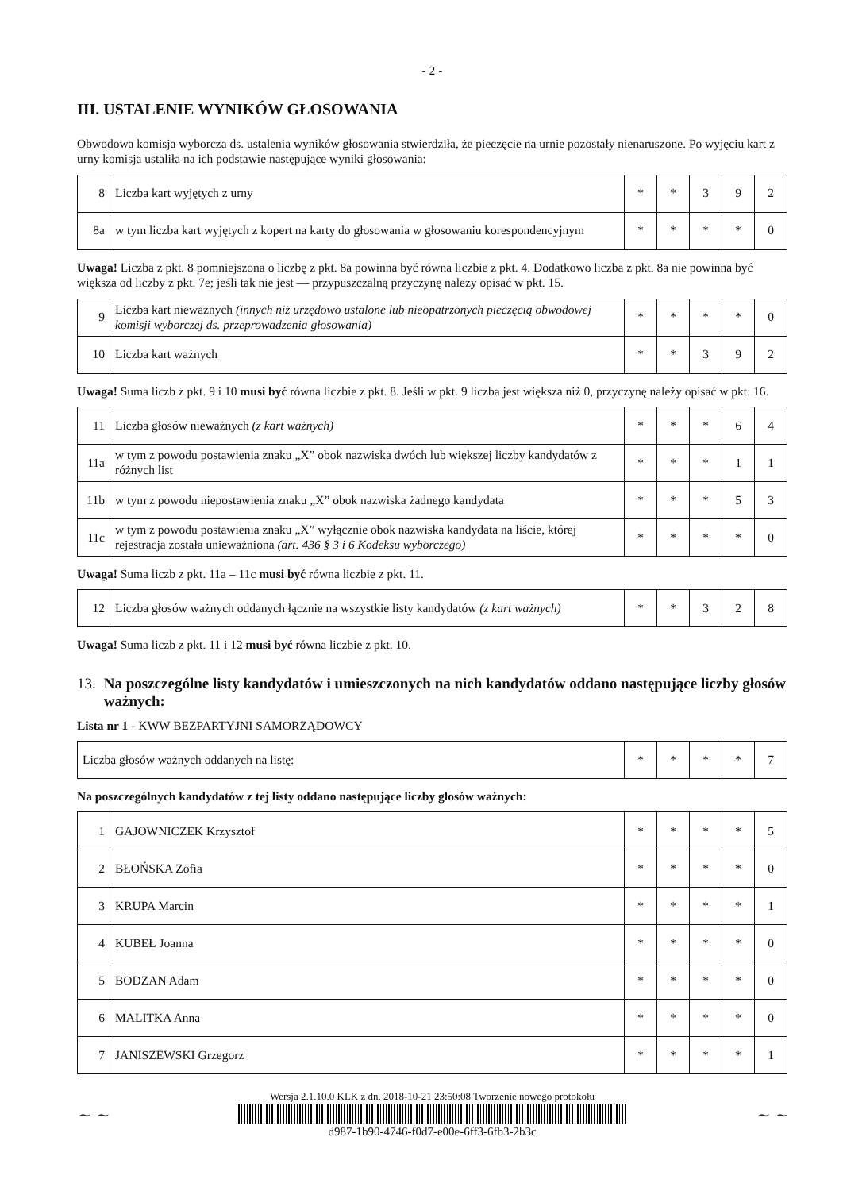- 2 -
III. USTALENIE WYNIKÓW GŁOSOWANIA
Obwodowa komisja wyborcza ds. ustalenia wyników głosowania stwierdziła, że pieczęcie na urnie pozostały nienaruszone. Po wyjęciu kart z urny komisja ustaliła na ich podstawie następujące wyniki głosowania:
| 8 | Liczba kart wyjętych z urny | * | * | 3 | 9 | 2 |
| 8a | w tym liczba kart wyjętych z kopert na karty do głosowania w głosowaniu korespondencyjnym | * | * | * | * | 0 |
Uwaga! Liczba z pkt. 8 pomniejszona o liczbę z pkt. 8a powinna być równa liczbie z pkt. 4. Dodatkowo liczba z pkt. 8a nie powinna być większa od liczby z pkt. 7e; jeśli tak nie jest — przypuszczalną przyczynę należy opisać w pkt. 15.
| 9 | Liczba kart nieważnych (innych niż urzędowo ustalone lub nieopatrzonych pieczęcią obwodowej komisji wyborczej ds. przeprowadzenia głosowania) | * | * | * | * | 0 |
| 10 | Liczba kart ważnych | * | * | 3 | 9 | 2 |
Uwaga! Suma liczb z pkt. 9 i 10 musi być równa liczbie z pkt. 8. Jeśli w pkt. 9 liczba jest większa niż 0, przyczynę należy opisać w pkt. 16.
| 11 | Liczba głosów nieważnych (z kart ważnych) | * | * | * | 6 | 4 |
| 11a | w tym z powodu postawienia znaku „X” obok nazwiska dwóch lub większej liczby kandydatów z różnych list | * | * | * | 1 | 1 |
| 11b | w tym z powodu niepostawienia znaku „X” obok nazwiska żadnego kandydata | * | * | * | 5 | 3 |
| 11c | w tym z powodu postawienia znaku „X” wyłącznie obok nazwiska kandydata na liście, której rejestracja została unieważniona (art. 436 § 3 i 6 Kodeksu wyborczego) | * | * | * | * | 0 |
Uwaga! Suma liczb z pkt. 11a – 11c musi być równa liczbie z pkt. 11.
| 12 | Liczba głosów ważnych oddanych łącznie na wszystkie listy kandydatów (z kart ważnych) | * | * | 3 | 2 | 8 |
Uwaga! Suma liczb z pkt. 11 i 12 musi być równa liczbie z pkt. 10.
13. Na poszczególne listy kandydatów i umieszczonych na nich kandydatów oddano następujące liczby głosów ważnych:
Lista nr 1 - KWW BEZPARTYJNI SAMORZĄDOWCY
| Liczba głosów ważnych oddanych na listę: | * | * | * | * | 7 |
Na poszczególnych kandydatów z tej listy oddano następujące liczby głosów ważnych:
| 1 | GAJOWNICZEK Krzysztof | * | * | * | * | 5 |
| 2 | BŁOŃSKA Zofia | * | * | * | * | 0 |
| 3 | KRUPA Marcin | * | * | * | * | 1 |
| 4 | KUBEŁ Joanna | * | * | * | * | 0 |
| 5 | BODZAN Adam | * | * | * | * | 0 |
| 6 | MALITKA Anna | * | * | * | * | 0 |
| 7 | JANISZEWSKI Grzegorz | * | * | * | * | 1 |
~ ~
Wersja 2.1.10.0 KLK z dn. 2018-10-21 23:50:08 Tworzenie nowego protokołu
d987-1b90-4746-f0d7-e00e-6ff3-6fb3-2b3c
~ ~